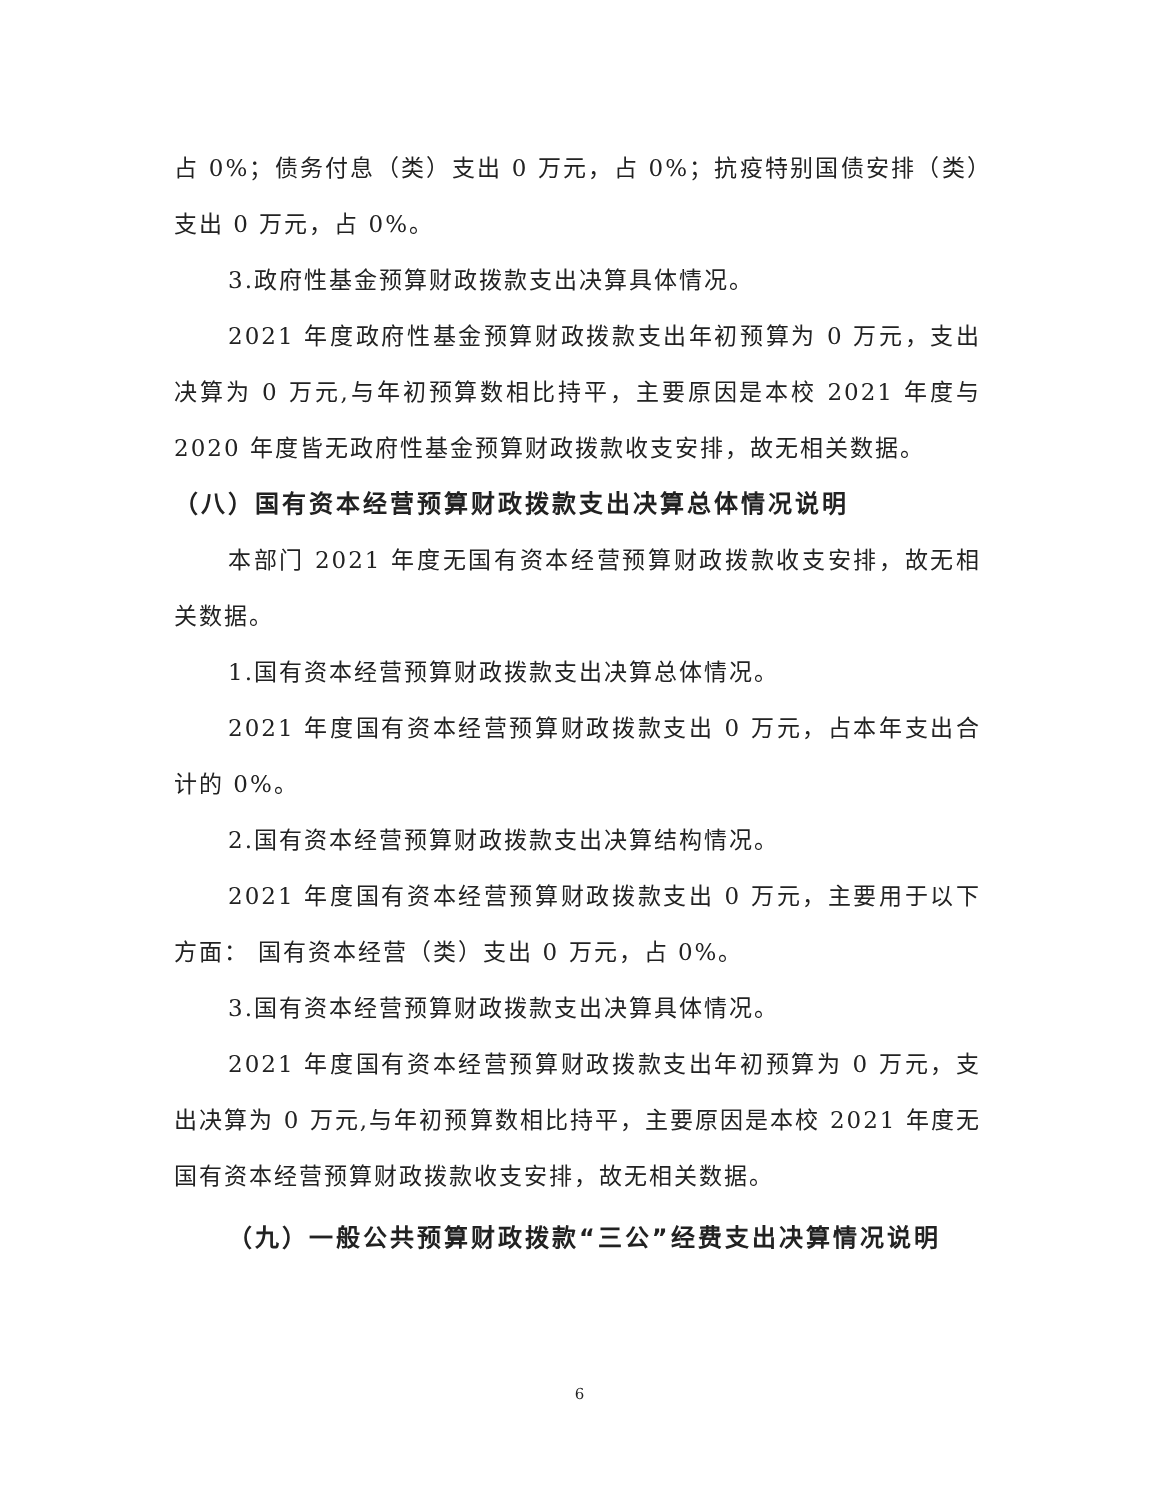占 0%；债务付息（类）支出 0 万元，占 0%；抗疫特别国债安排（类）支出 0 万元，占 0%。
3.政府性基金预算财政拨款支出决算具体情况。
2021 年度政府性基金预算财政拨款支出年初预算为 0 万元，支出决算为 0 万元,与年初预算数相比持平，主要原因是本校 2021 年度与 2020 年度皆无政府性基金预算财政拨款收支安排，故无相关数据。
（八）国有资本经营预算财政拨款支出决算总体情况说明
本部门 2021 年度无国有资本经营预算财政拨款收支安排，故无相关数据。
1.国有资本经营预算财政拨款支出决算总体情况。
2021 年度国有资本经营预算财政拨款支出 0 万元，占本年支出合计的 0%。
2.国有资本经营预算财政拨款支出决算结构情况。
2021 年度国有资本经营预算财政拨款支出 0 万元，主要用于以下方面： 国有资本经营（类）支出 0 万元，占 0%。
3.国有资本经营预算财政拨款支出决算具体情况。
2021 年度国有资本经营预算财政拨款支出年初预算为 0 万元，支出决算为 0 万元,与年初预算数相比持平，主要原因是本校 2021 年度无国有资本经营预算财政拨款收支安排，故无相关数据。
（九）一般公共预算财政拨款“三公”经费支出决算情况说明
6